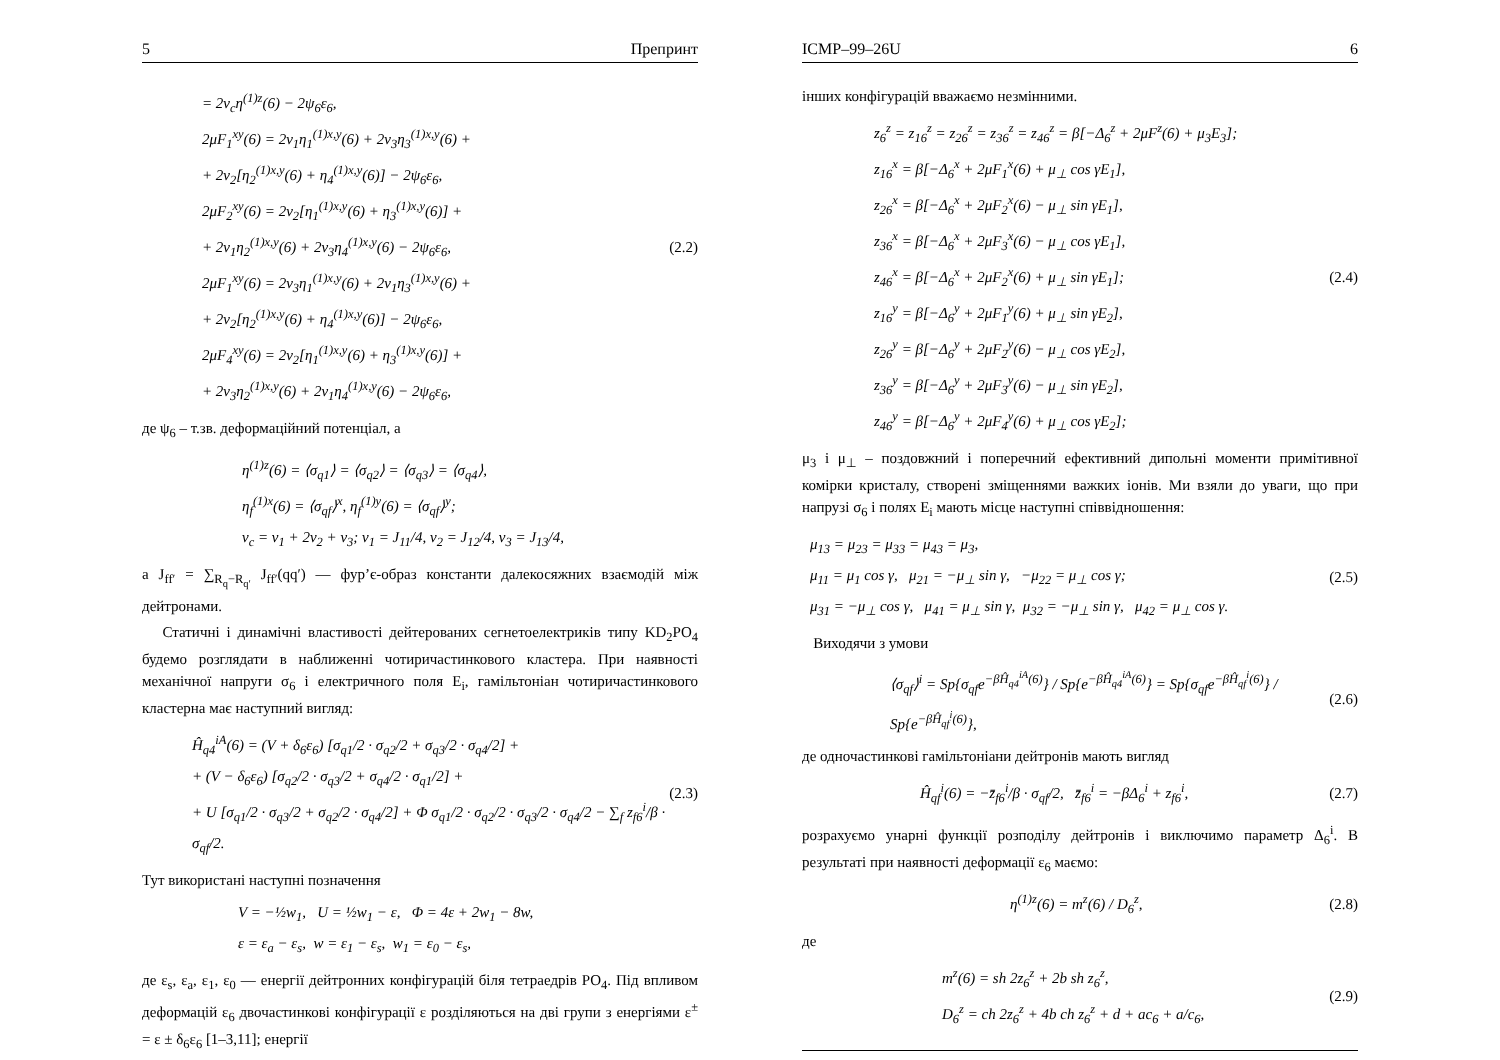5 Препринт
= 2ν<sub>c</sub>η<sup>(1)z</sup>(6) − 2ψ<sub>6</sub>ε<sub>6</sub>,
2μF<sub>1</sub><sup>xy</sup>(6) = 2ν<sub>1</sub>η<sub>1</sub><sup>(1)x,y</sup>(6) + 2ν<sub>3</sub>η<sub>3</sub><sup>(1)x,y</sup>(6) +
+ 2ν<sub>2</sub>[η<sub>2</sub><sup>(1)x,y</sup>(6) + η<sub>4</sub><sup>(1)x,y</sup>(6)] − 2ψ<sub>6</sub>ε<sub>6</sub>,
2μF<sub>2</sub><sup>xy</sup>(6) = 2ν<sub>2</sub>[η<sub>1</sub><sup>(1)x,y</sup>(6) + η<sub>3</sub><sup>(1)x,y</sup>(6)] +
+ 2ν<sub>1</sub>η<sub>2</sub><sup>(1)x,y</sup>(6) + 2ν<sub>3</sub>η<sub>4</sub><sup>(1)x,y</sup>(6) − 2ψ<sub>6</sub>ε<sub>6</sub>,
2μF<sub>1</sub><sup>xy</sup>(6) = 2ν<sub>3</sub>η<sub>1</sub><sup>(1)x,y</sup>(6) + 2ν<sub>1</sub>η<sub>3</sub><sup>(1)x,y</sup>(6) +
+ 2ν<sub>2</sub>[η<sub>2</sub><sup>(1)x,y</sup>(6) + η<sub>4</sub><sup>(1)x,y</sup>(6)] − 2ψ<sub>6</sub>ε<sub>6</sub>,
2μF<sub>4</sub><sup>xy</sup>(6) = 2ν<sub>2</sub>[η<sub>1</sub><sup>(1)x,y</sup>(6) + η<sub>3</sub><sup>(1)x,y</sup>(6)] +
+ 2ν<sub>3</sub>η<sub>2</sub><sup>(1)x,y</sup>(6) + 2ν<sub>1</sub>η<sub>4</sub><sup>(1)x,y</sup>(6) − 2ψ<sub>6</sub>ε<sub>6</sub>,
(2.2)
де ψ<sub>6</sub> – т.зв. деформаційний потенціал, а
η<sup>(1)z</sup>(6) = ⟨σ<sub>q1</sub>⟩ = ⟨σ<sub>q2</sub>⟩ = ⟨σ<sub>q3</sub>⟩ = ⟨σ<sub>q4</sub>⟩,
η<sub>f</sub><sup>(1)x</sup>(6) = ⟨σ<sub>qf</sub>⟩<sup>x</sup>, η<sub>f</sub><sup>(1)y</sup>(6) = ⟨σ<sub>qf</sub>⟩<sup>y</sup>;
ν<sub>c</sub> = ν<sub>1</sub> + 2ν<sub>2</sub> + ν<sub>3</sub>; ν<sub>1</sub> = J<sub>11</sub>/4, ν<sub>2</sub> = J<sub>12</sub>/4, ν<sub>3</sub> = J<sub>13</sub>/4,
а J<sub>ff′</sub> = ∑<sub>R<sub>q</sub>−R<sub>q′</sub></sub> J<sub>ff′</sub>(qq′) — фур’є-образ константи далекосяжних взаємодій між дейтронами.
Статичні і динамічні властивості дейтерованих сегнетоелектриків типу KD<sub>2</sub>PO<sub>4</sub> будемо розглядати в наближенні чотиричастинкового кластера. При наявності механічної напруги σ<sub>6</sub> і електричного поля E<sub>i</sub>, гамільтоніан чотиричастинкового кластерна має наступний вигляд:
Ĥ<sub>q4</sub><sup>iA</sup>(6) = (V + δ<sub>6</sub>ε<sub>6</sub>) [σ<sub>q1</sub>/2 · σ<sub>q2</sub>/2 + σ<sub>q3</sub>/2 · σ<sub>q4</sub>/2] +
+ (V − δ<sub>6</sub>ε<sub>6</sub>) [σ<sub>q2</sub>/2 · σ<sub>q3</sub>/2 + σ<sub>q4</sub>/2 · σ<sub>q1</sub>/2] +
+ U [σ<sub>q1</sub>/2 · σ<sub>q3</sub>/2 + σ<sub>q2</sub>/2 · σ<sub>q4</sub>/2] + Φ σ<sub>q1</sub>/2 · σ<sub>q2</sub>/2 · σ<sub>q3</sub>/2 · σ<sub>q4</sub>/2 − ∑<sub>f</sub> z<sub>f6</sub><sup>i</sup>/β · σ<sub>qf</sub>/2.
(2.3)
Тут використані наступні позначення
V = −½w<sub>1</sub>, U = ½w<sub>1</sub> − ε, Φ = 4ε + 2w<sub>1</sub> − 8w,
ε = ε<sub>a</sub> − ε<sub>s</sub>, w = ε<sub>1</sub> − ε<sub>s</sub>, w<sub>1</sub> = ε<sub>0</sub> − ε<sub>s</sub>,
де ε<sub>s</sub>, ε<sub>a</sub>, ε<sub>1</sub>, ε<sub>0</sub> — енергії дейтронних конфігурацій біля тетраедрів PO<sub>4</sub>. Під впливом деформацій ε<sub>6</sub> двочастинкові конфігурації ε розділяються на дві групи з енергіями ε<sup>±</sup> = ε ± δ<sub>6</sub>ε<sub>6</sub> [1–3,11]; енергії
ICMP–99–26U 6
інших конфігурацій вважаємо незмінними.
z<sub>6</sub><sup>z</sup> = z<sub>16</sub><sup>z</sup> = z<sub>26</sub><sup>z</sup> = z<sub>36</sub><sup>z</sup> = z<sub>46</sub><sup>z</sup> = β[−Δ<sub>6</sub><sup>z</sup> + 2μF<sup>z</sup>(6) + μ<sub>3</sub>E<sub>3</sub>];
z<sub>16</sub><sup>x</sup> = β[−Δ<sub>6</sub><sup>x</sup> + 2μF<sub>1</sub><sup>x</sup>(6) + μ<sub>⊥</sub> cos γE<sub>1</sub>],
z<sub>26</sub><sup>x</sup> = β[−Δ<sub>6</sub><sup>x</sup> + 2μF<sub>2</sub><sup>x</sup>(6) − μ<sub>⊥</sub> sin γE<sub>1</sub>],
z<sub>36</sub><sup>x</sup> = β[−Δ<sub>6</sub><sup>x</sup> + 2μF<sub>3</sub><sup>x</sup>(6) − μ<sub>⊥</sub> cos γE<sub>1</sub>],
z<sub>46</sub><sup>x</sup> = β[−Δ<sub>6</sub><sup>x</sup> + 2μF<sub>2</sub><sup>x</sup>(6) + μ<sub>⊥</sub> sin γE<sub>1</sub>];
z<sub>16</sub><sup>y</sup> = β[−Δ<sub>6</sub><sup>y</sup> + 2μF<sub>1</sub><sup>y</sup>(6) + μ<sub>⊥</sub> sin γE<sub>2</sub>],
z<sub>26</sub><sup>y</sup> = β[−Δ<sub>6</sub><sup>y</sup> + 2μF<sub>2</sub><sup>y</sup>(6) − μ<sub>⊥</sub> cos γE<sub>2</sub>],
z<sub>36</sub><sup>y</sup> = β[−Δ<sub>6</sub><sup>y</sup> + 2μF<sub>3</sub><sup>y</sup>(6) − μ<sub>⊥</sub> sin γE<sub>2</sub>],
z<sub>46</sub><sup>y</sup> = β[−Δ<sub>6</sub><sup>y</sup> + 2μF<sub>4</sub><sup>y</sup>(6) + μ<sub>⊥</sub> cos γE<sub>2</sub>];
(2.4)
μ<sub>3</sub> і μ<sub>⊥</sub> – поздовжний і поперечний ефективний дипольні моменти примітивної комірки кристалу, створені зміщеннями важких іонів. Ми взяли до уваги, що при напрузі σ<sub>6</sub> і полях E<sub>i</sub> мають місце наступні співвідношення:
μ<sub>13</sub> = μ<sub>23</sub> = μ<sub>33</sub> = μ<sub>43</sub> = μ<sub>3</sub>,
μ<sub>11</sub> = μ<sub>1</sub> cos γ, μ<sub>21</sub> = −μ<sub>⊥</sub> sin γ, −μ<sub>22</sub> = μ<sub>⊥</sub> cos γ;
μ<sub>31</sub> = −μ<sub>⊥</sub> cos γ, μ<sub>41</sub> = μ<sub>⊥</sub> sin γ, μ<sub>32</sub> = −μ<sub>⊥</sub> sin γ, μ<sub>42</sub> = μ<sub>⊥</sub> cos γ.
(2.5)
Виходячи з умови
⟨σ<sub>qf</sub>⟩<sup>i</sup> = Sp{σ<sub>qf</sub>e<sup>−βĤ<sub>q4</sub><sup>iA</sup>(6)</sup>} / Sp{e<sup>−βĤ<sub>q4</sub><sup>iA</sup>(6)</sup>} = Sp{σ<sub>qf</sub>e<sup>−βĤ<sub>qf</sub><sup>i</sup>(6)</sup>} / Sp{e<sup>−βĤ<sub>qf</sub><sup>i</sup>(6)</sup>},
(2.6)
де одночастинкові гамільтоніани дейтронів мають вигляд
Ĥ<sub>qf</sub><sup>i</sup>(6) = −z̄<sub>f6</sub><sup>i</sup>/β · σ<sub>qf</sub>/2, z̄<sub>f6</sub><sup>i</sup> = −βΔ<sub>6</sub><sup>i</sup> + z<sub>f6</sub><sup>i</sup>,
(2.7)
розрахуємо унарні функції розподілу дейтронів і виключимо параметр Δ<sub>6</sub><sup>i</sup>. В результаті при наявності деформації ε<sub>6</sub> маємо:
η<sup>(1)z</sup>(6) = m<sup>z</sup>(6) / D<sub>6</sub><sup>z</sup>,
(2.8)
де
m<sup>z</sup>(6) = sh 2z<sub>6</sub><sup>z</sup> + 2b sh z<sub>6</sub><sup>z</sup>,
D<sub>6</sub><sup>z</sup> = ch 2z<sub>6</sub><sup>z</sup> + 4b ch z<sub>6</sub><sup>z</sup> + d + ac<sub>6</sub> + a/c<sub>6</sub>,
(2.9)